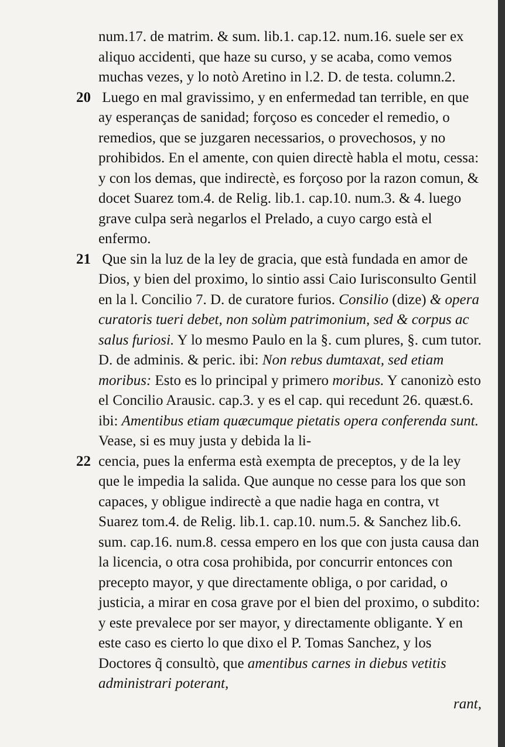num.17. de matrim. & sum. lib.1. cap.12. num.16. suele ser ex aliquo accidenti, que haze su curso, y se acaba, como vemos muchas vezes, y lo notò Aretino in l.2. D. de testa. column.2.
20 Luego en mal gravissimo, y en enfermedad tan terrible, en que ay esperanças de sanidad; forçoso es conceder el remedio, o remedios, que se juzgaren necessarios, o provechosos, y no prohibidos. En el amente, con quien directè habla el motu, cessa: y con los demas, que indirectè, es forçoso por la razon comun, & docet Suarez tom.4. de Relig. lib.1. cap.10. num.3. & 4. luego grave culpa serà negarlos el Prelado, a cuyo cargo està el enfermo.
21 Que sin la luz de la ley de gracia, que està fundada en amor de Dios, y bien del proximo, lo sintio assi Caio Iurisconsulto Gentil en la l. Concilio 7. D. de curatore furios. Consilio (dize) & opera curatoris tueri debet, non solùm patrimonium, sed & corpus ac salus furiosi. Y lo mesmo Paulo en la §. cum plures, §. cum tutor. D. de adminis. & peric. ibi: Non rebus dumtaxat, sed etiam moribus: Esto es lo principal y primero moribus. Y canonizò esto el Concilio Arausic. cap.3. y es el cap. qui recedunt 26. quæst.6. ibi: Amentibus etiam quæcumque pietatis opera conferenda sunt. Vease, si es muy justa y debida la li-
22 cencia, pues la enferma està exempta de preceptos, y de la ley que le impedia la salida. Que aunque no cesse para los que son capaces, y obligue indirectè a que nadie haga en contra, vt Suarez tom.4. de Relig. lib.1. cap.10. num.5. & Sanchez lib.6. sum. cap.16. num.8. cessa empero en los que con justa causa dan la licencia, o otra cosa prohibida, por concurrir entonces con precepto mayor, y que directamente obliga, o por caridad, o justicia, a mirar en cosa grave por el bien del proximo, o subdito: y este prevalece por ser mayor, y directamente obligante. Y en este caso es cierto lo que dixo el P. Tomas Sanchez, y los Doctores q̃ consultò, que amentibus carnes in diebus vetitis administrari poterant,
rant,